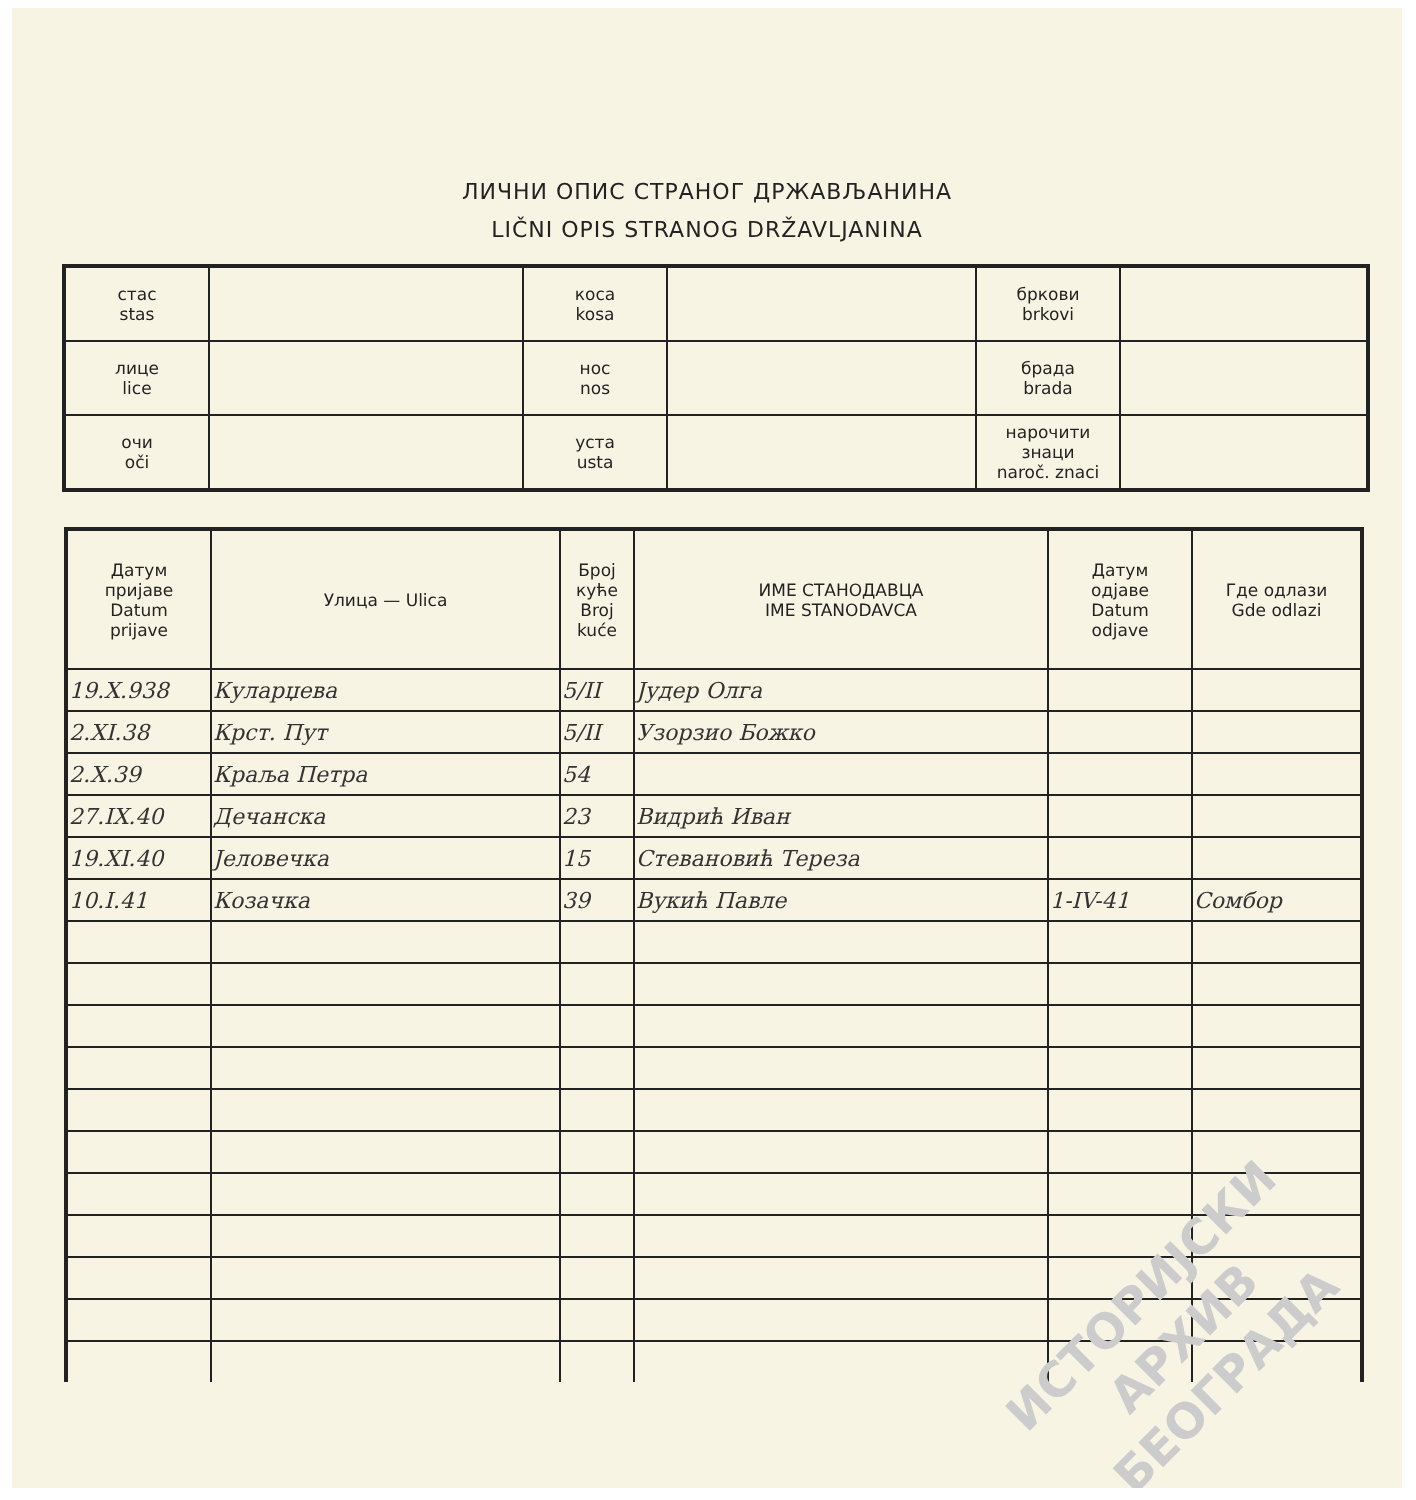ЛИЧНИ ОПИС СТРАНОГ ДРЖАВЉАНИНА
LIČNI OPIS STRANOG DRŽAVLJANINA
| стас stas | | коса kosa | | бркови brkovi | |
| лице lice | | нос nos | | брада brada | |
| очи oči | | уста usta | | нарочити знаци naroč. znaci | |
| Датум пријаве Datum prijave | Улица — Ulica | Број куће Broj kuće | ИМЕ СТАНОДАВЦА IME STANODAVCA | Датум одјаве Datum odjave | Где одлази Gde odlazi |
| --- | --- | --- | --- | --- | --- |
| 19.X.938 | Куларџева | 5/II | Јудер Олга | | |
| 2.XI.38 | Крст. Пут | 5/II | Узорзио Божко | | |
| 2.X.39 | Краља Петра | 54 | | | |
| 27.IX.40 | Дечанска | 23 | Видрић Иван | | |
| 19.XI.40 | Јеловечка | 15 | Стевановић Тереза | | |
| 10.I.41 | Козачка | 39 | Вукић Павле | 1-IV-41 | Сомбор |
ИСТОРИЈСКИ
АРХИВ
БЕОГРАДА